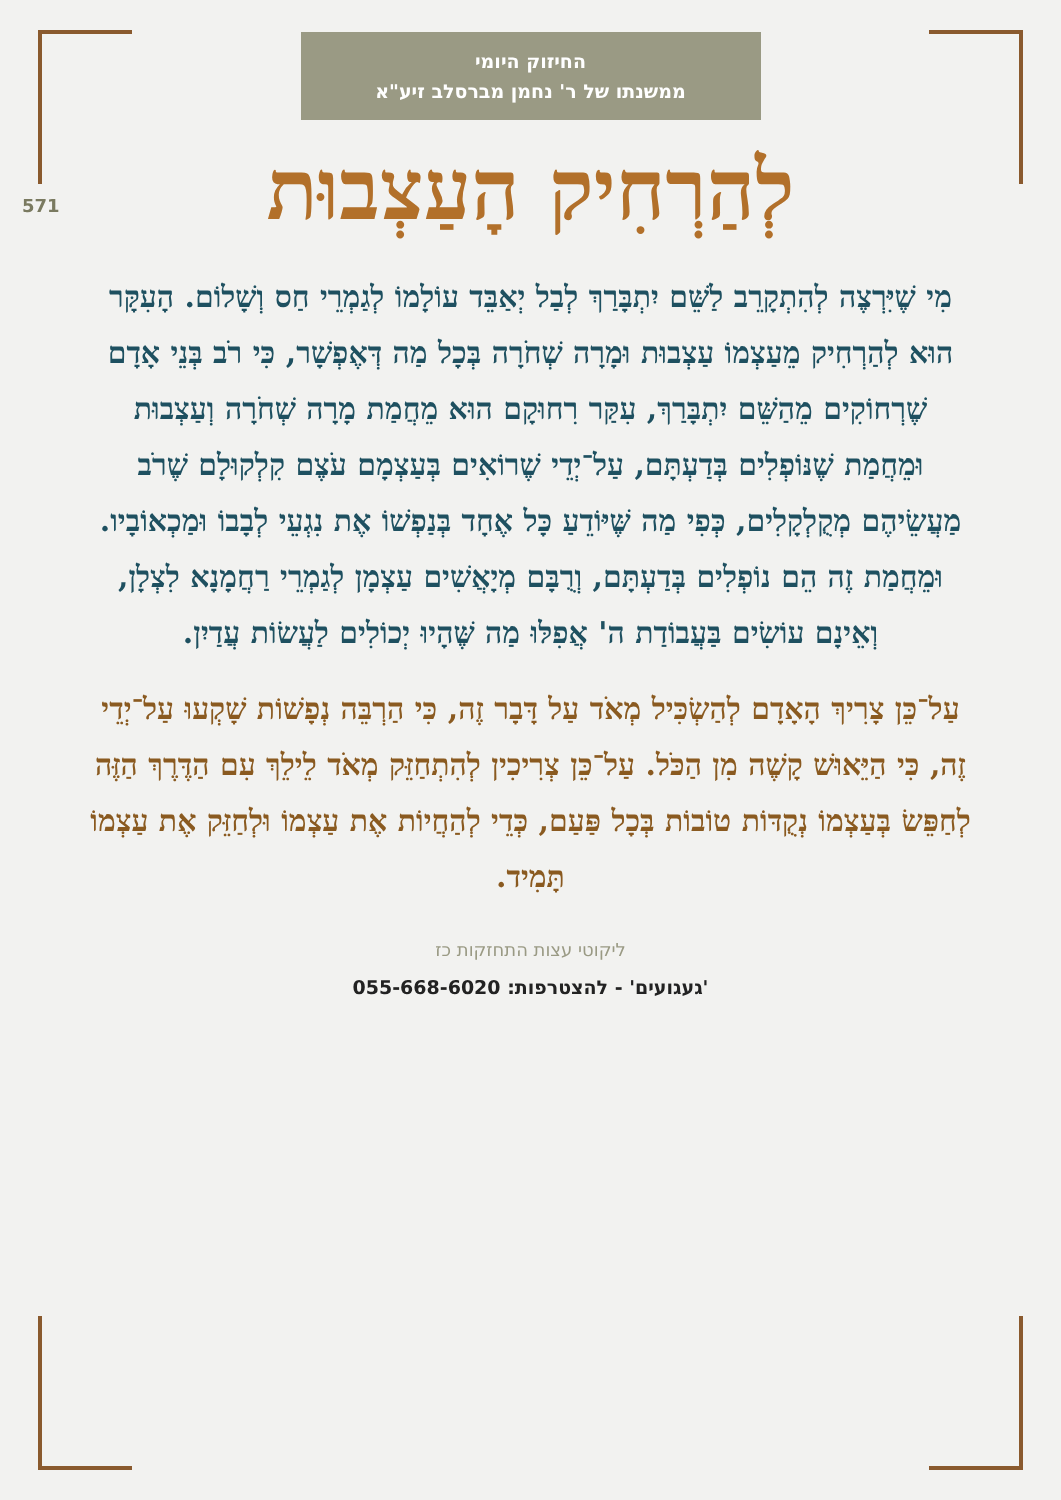החיזוק היומי
ממשנתו של ר' נחמן מברסלב זיע"א
571
לְהַרְחִיק הָעַצְבוּת
מִי שֶׁיִּרְצֶה לְהִתְקָרֵב לַשֵּׁם יִתְבָּרַךְ לְבַל יְאַבֵּד עוֹלָמוֹ לְגַמְרֵי חַס וְשָׁלוֹם. הָעִקָּר הוּא לְהַרְחִיק מֵעַצְמוֹ עַצְבוּת וּמָרָה שְׁחֹרָה בְּכָל מַה דְּאֶפְשָׁר, כִּי רֹב בְּנֵי אָדָם שֶׁרְחוֹקִים מֵהַשֵּׁם יִתְבָּרַךְ, עִקַּר רִחוּקָם הוּא מֵחֲמַת מָרָה שְׁחֹרָה וְעַצְבוּת וּמֵחֲמַת שֶׁנּוֹפְלִים בְּדַעְתָּם, עַל־יְדֵי שֶׁרוֹאִים בְּעַצְמָם עֹצֶם קִלְקוּלָם שֶׁרֹב מַעֲשֵׂיהֶם מְקֻלְקָלִים, כְּפִי מַה שֶּׁיּוֹדֵעַ כָּל אֶחָד בְּנַפְשׁוֹ אֶת נִגְעֵי לְבָבוֹ וּמַכְאוֹבָיו. וּמֵחֲמַת זֶה הֵם נוֹפְלִים בְּדַעְתָּם, וְרֻבָּם מְיָאֲשִׁים עַצְמָן לְגַמְרֵי רַחֲמָנָא לִצְלָן, וְאֵינָם עוֹשִׂים בַּעֲבוֹדַת ה' אֲפִלּוּ מַה שֶּׁהָיוּ יְכוֹלִים לַעֲשׂוֹת עֲדַיִן.
עַל־כֵּן צָרִיךְ הָאָדָם לְהַשְׂכִּיל מְאֹד עַל דָּבָר זֶה, כִּי הַרְבֵּה נְפָשׁוֹת שָׁקְעוּ עַל־יְדֵי זֶה, כִּי הַיֵּאוּשׁ קָשֶׁה מִן הַכֹּל. עַל־כֵּן צְרִיכִין לְהִתְחַזֵּק מְאֹד לֵילֵךְ עִם הַדֶּרֶךְ הַזֶּה לְחַפֵּשׂ בְּעַצְמוֹ נְקֻדּוֹת טוֹבוֹת בְּכָל פַּעַם, כְּדֵי לְהַחֲיוֹת אֶת עַצְמוֹ וּלְחַזֵּק אֶת עַצְמוֹ תָּמִיד.
ליקוטי עצות התחזקות כז
'געגועים' - להצטרפות: 055-668-6020